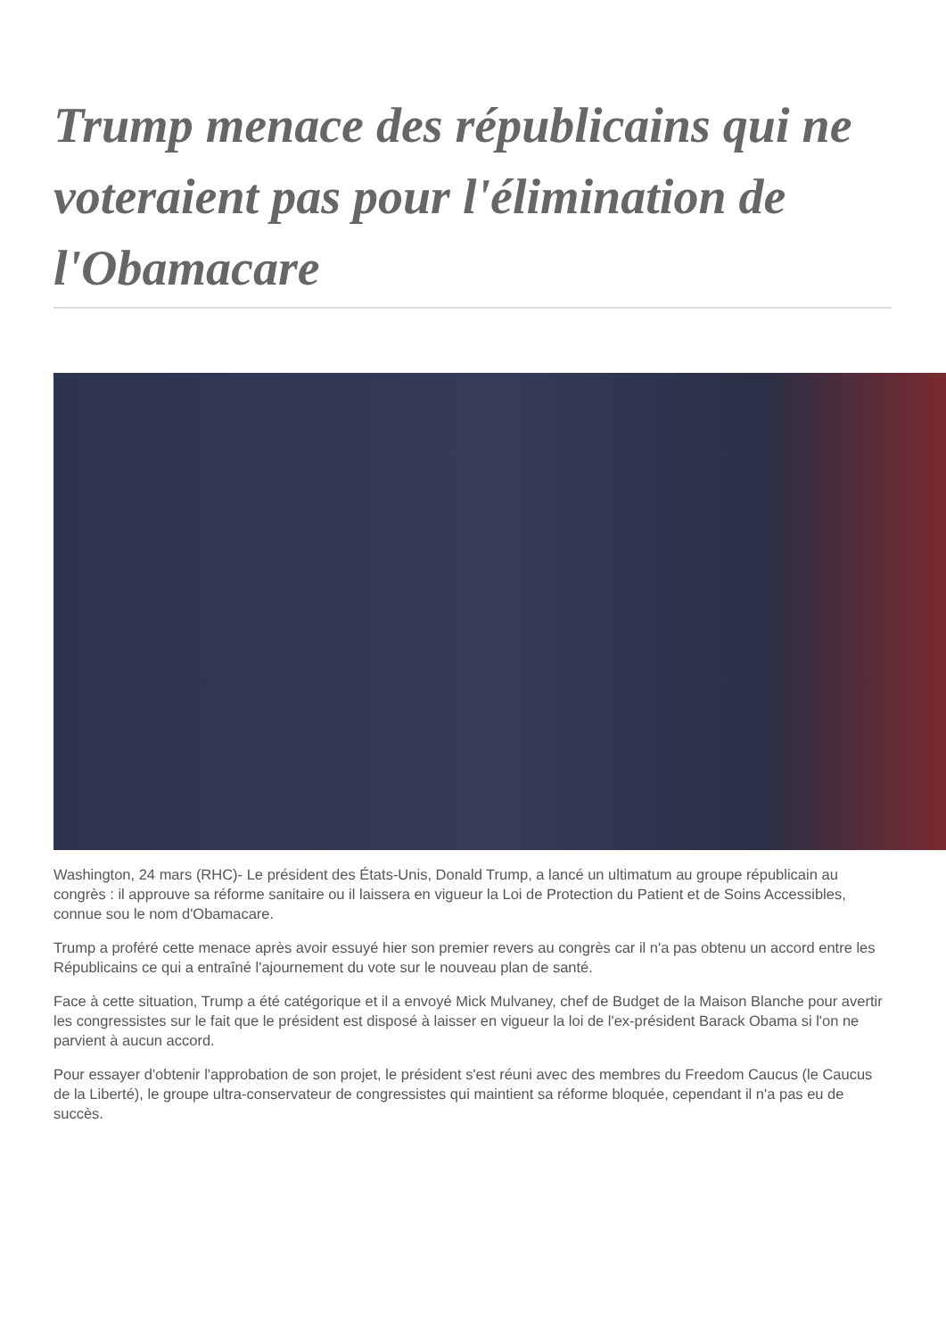Trump menace des républicains qui ne voteraient pas pour l'élimination de l'Obamacare
Washington, 24 mars (RHC)- Le président des États-Unis, Donald Trump, a lancé un ultimatum au groupe républicain au congrès : il approuve sa réforme sanitaire ou il laissera en vigueur la Loi de Protection du Patient et de Soins Accessibles, connue sou le nom d'Obamacare.
Trump a proféré cette menace après avoir essuyé hier son premier revers au congrès car il n'a pas obtenu un accord entre les Républicains ce qui a entraîné l'ajournement du vote sur le nouveau plan de santé.
Face à cette situation, Trump a été catégorique et il a envoyé Mick Mulvaney, chef de Budget de la Maison Blanche pour avertir les congressistes sur le fait que le président est disposé à laisser en vigueur la loi de l'ex-président Barack Obama si l'on ne parvient à aucun accord.
Pour essayer d'obtenir l'approbation de son projet, le président s'est réuni avec des membres du Freedom Caucus (le Caucus de la Liberté), le groupe ultra-conservateur de congressistes qui maintient sa réforme bloquée, cependant il n'a pas eu de succès.